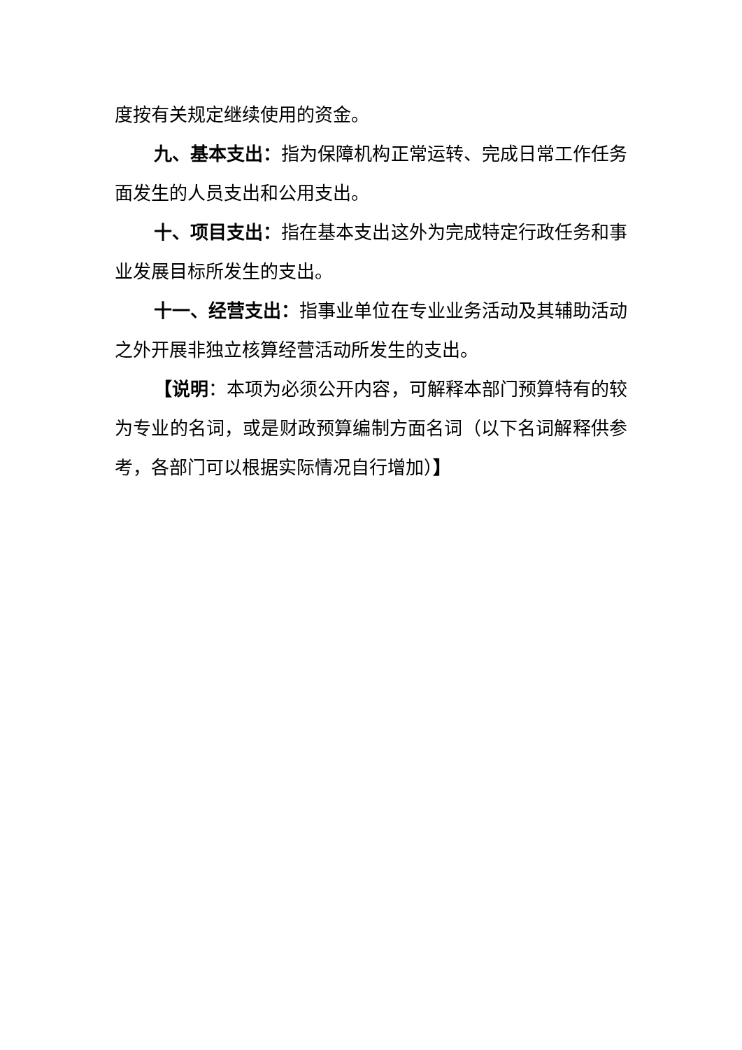度按有关规定继续使用的资金。
九、基本支出：指为保障机构正常运转、完成日常工作任务面发生的人员支出和公用支出。
十、项目支出：指在基本支出这外为完成特定行政任务和事业发展目标所发生的支出。
十一、经营支出：指事业单位在专业业务活动及其辅助活动之外开展非独立核算经营活动所发生的支出。
【说明：本项为必须公开内容，可解释本部门预算特有的较为专业的名词，或是财政预算编制方面名词（以下名词解释供参考，各部门可以根据实际情况自行增加）】